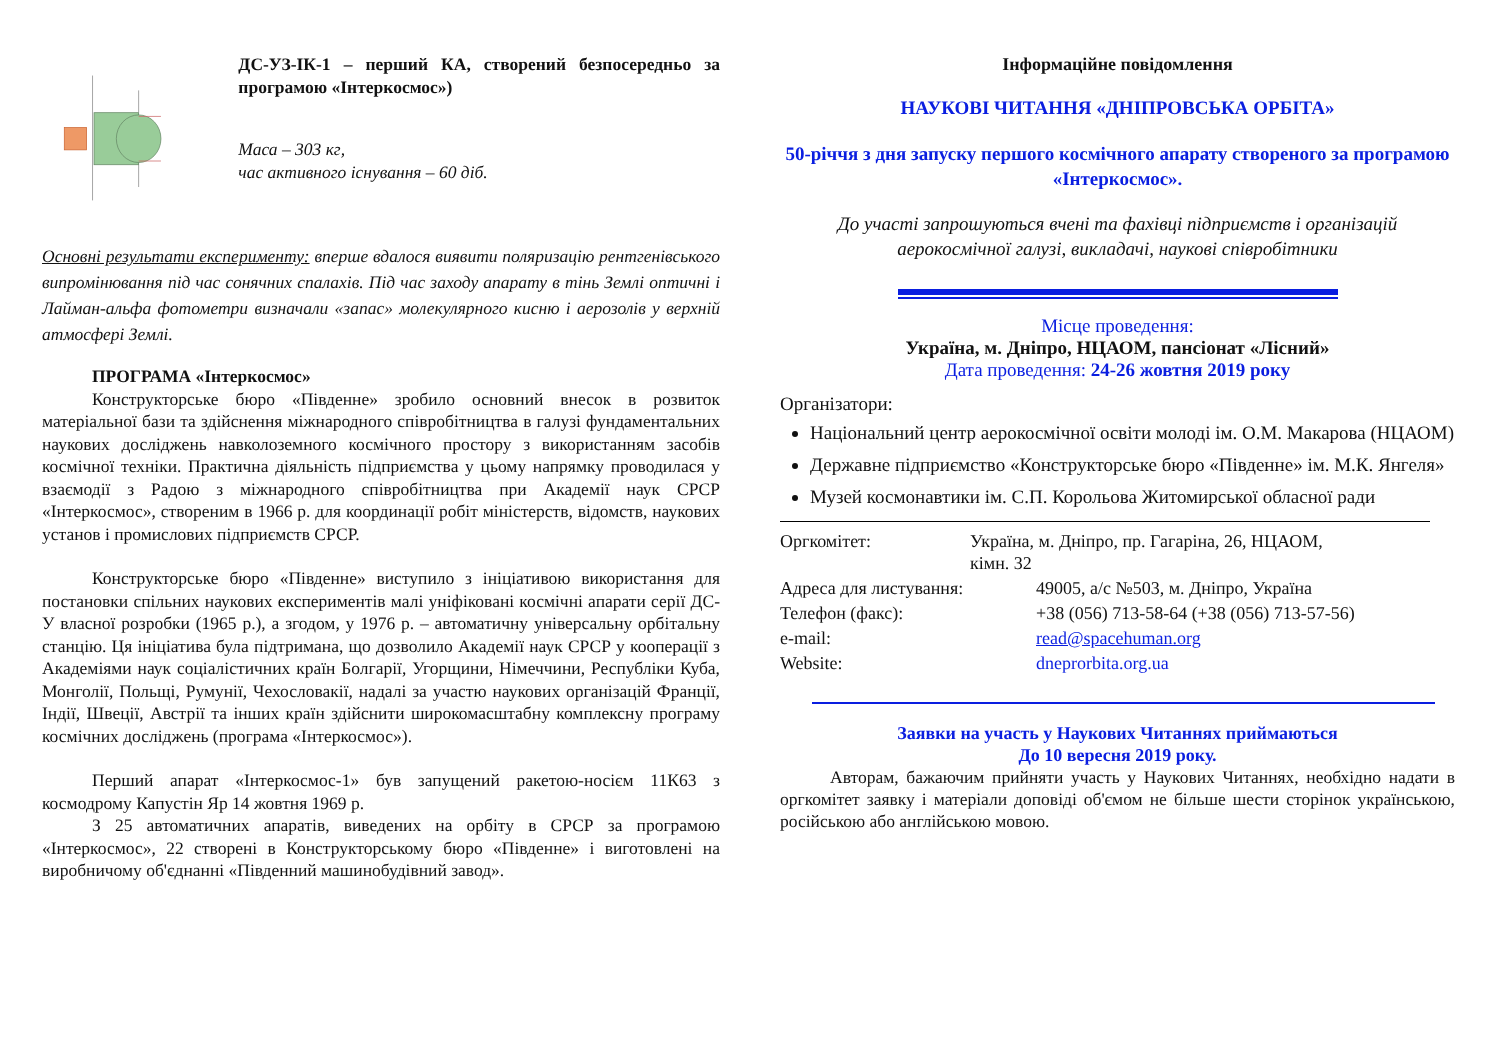ДС-УЗ-ІК-1 – перший КА, створений безпосередньо за програмою «Інтеркосмос»)
Маса – 303 кг,
час активного існування – 60 діб.
Основні результати експерименту: вперше вдалося виявити поляризацію рентгенівського випромінювання під час сонячних спалахів. Під час заходу апарату в тінь Землі оптичні і Лайман-альфа фотометри визначали «запас» молекулярного кисню і аерозолів у верхній атмосфері Землі.
ПРОГРАМА «Інтеркосмос»
Конструкторське бюро «Південне» зробило основний внесок в розвиток матеріальної бази та здійснення міжнародного співробітництва в галузі фундаментальних наукових досліджень навколоземного космічного простору з використанням засобів космічної техніки. Практична діяльність підприємства у цьому напрямку проводилася у взаємодії з Радою з міжнародного співробітництва при Академії наук СРСР «Інтеркосмос», створеним в 1966 р. для координації робіт міністерств, відомств, наукових установ і промислових підприємств СРСР.
Конструкторське бюро «Південне» виступило з ініціативою використання для постановки спільних наукових експериментів малі уніфіковані космічні апарати серії ДС-У власної розробки (1965 р.), а згодом, у 1976 р. – автоматичну універсальну орбітальну станцію. Ця ініціатива була підтримана, що дозволило Академії наук СРСР у кооперації з Академіями наук соціалістичних країн Болгарії, Угорщини, Німеччини, Республіки Куба, Монголії, Польщі, Румунії, Чехословакії, надалі за участю наукових організацій Франції, Індії, Швеції, Австрії та інших країн здійснити широкомасштабну комплексну програму космічних досліджень (програма «Інтеркосмос»).
Перший апарат «Інтеркосмос-1» був запущений ракетою-носієм 11К63 з космодрому Капустін Яр 14 жовтня 1969 р.
З 25 автоматичних апаратів, виведених на орбіту в СРСР за програмою «Інтеркосмос», 22 створені в Конструкторському бюро «Південне» і виготовлені на виробничому об'єднанні «Південний машинобудівний завод».
Інформаційне повідомлення
НАУКОВІ ЧИТАННЯ «ДНІПРОВСЬКА ОРБІТА»
50-річчя з дня запуску першого космічного апарату створеного за програмою «Інтеркосмос».
До участі запрошуються вчені та фахівці підприємств і організацій аерокосмічної галузі, викладачі, наукові співробітники
Місце проведення:
Україна, м. Дніпро, НЦАОМ, пансіонат «Лісний»
Дата проведення: 24-26 жовтня 2019 року
Організатори:
Національний центр аерокосмічної освіти молоді ім. О.М. Макарова (НЦАОМ)
Державне підприємство «Конструкторське бюро «Південне» ім. М.К. Янгеля»
Музей космонавтики ім. С.П. Корольова Житомирської обласної ради
Оргкомітет: Україна, м. Дніпро, пр. Гагаріна, 26, НЦАОМ,
кімн. 32
Адреса для листування: 49005, а/с №503, м. Дніпро, Україна
Телефон (факс): +38 (056) 713-58-64 (+38 (056) 713-57-56)
e-mail: read@spacehuman.org
Website: dneprorbita.org.ua
Заявки на участь у Наукових Читаннях приймаються
До 10 вересня 2019 року.
Авторам, бажаючим прийняти участь у Наукових Читаннях, необхідно надати в оргкомітет заявку і матеріали доповіді об'ємом не більше шести сторінок українською, російською або англійською мовою.